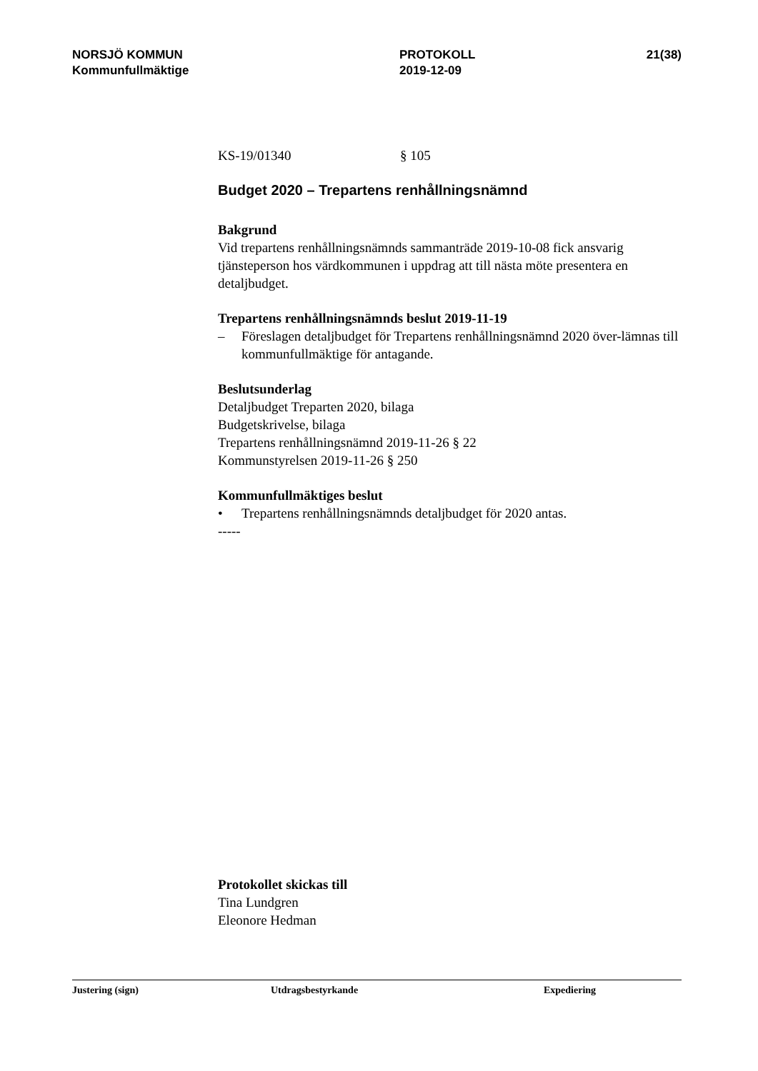NORSJÖ KOMMUN
Kommunfullmäktige
PROTOKOLL
2019-12-09
21(38)
KS-19/01340 § 105
Budget 2020 – Trepartens renhållningsnämnd
Bakgrund
Vid trepartens renhållningsnämnds sammanträde 2019-10-08 fick ansvarig tjänsteperson hos värdkommunen i uppdrag att till nästa möte presentera en detaljbudget.
Trepartens renhållningsnämnds beslut 2019-11-19
– Föreslagen detaljbudget för Trepartens renhållningsnämnd 2020 över-lämnas till kommunfullmäktige för antagande.
Beslutsunderlag
Detaljbudget Treparten 2020, bilaga
Budgetskrivelse, bilaga
Trepartens renhållningsnämnd 2019-11-26 § 22
Kommunstyrelsen 2019-11-26 § 250
Kommunfullmäktiges beslut
• Trepartens renhållningsnämnds detaljbudget för 2020 antas.
-----
Protokollet skickas till
Tina Lundgren
Eleonore Hedman
Justering (sign) Utdragsbestyrkande Expediering